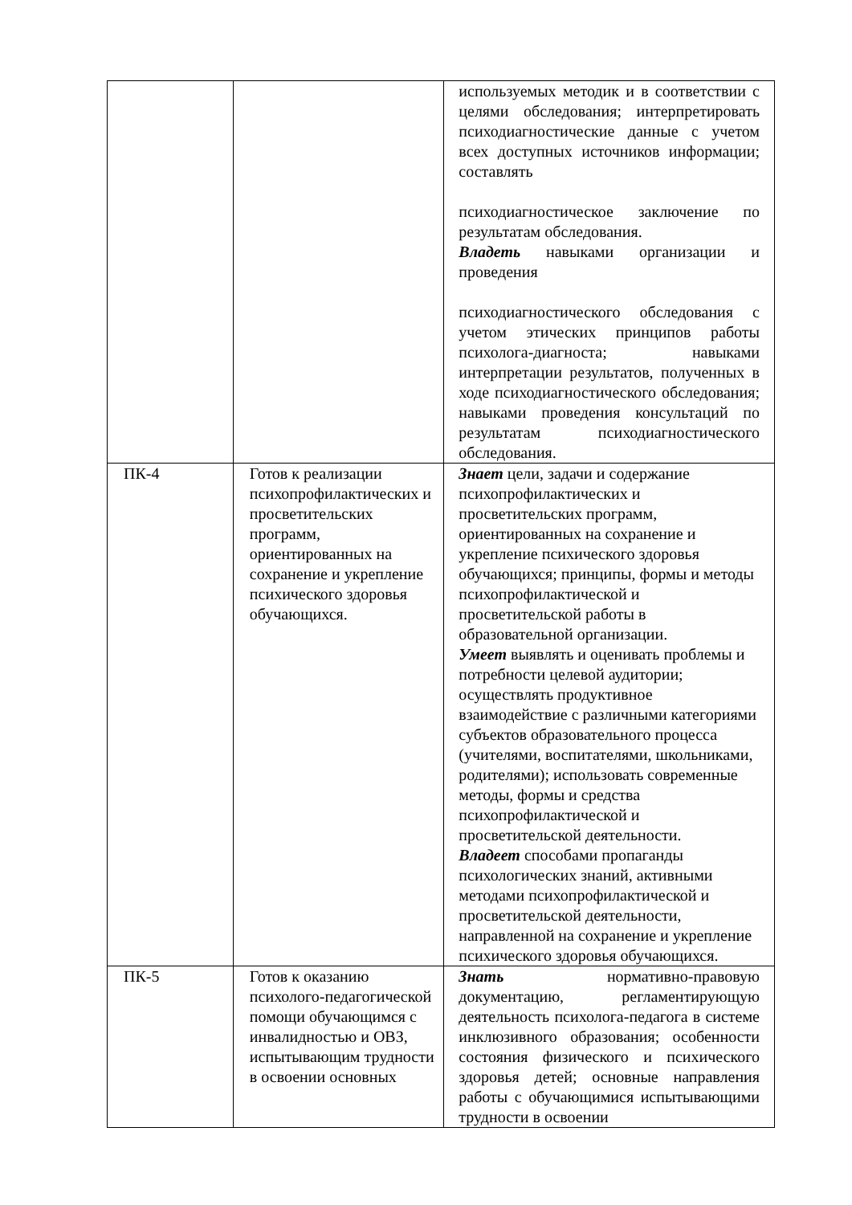| | | используемых методик и в соответствии с целями обследования; интерпретировать психодиагностические данные с учетом всех доступных источников информации; составлять психодиагностическое заключение по результатам обследования. Владеть навыками организации и проведения психодиагностического обследования с учетом этических принципов работы психолога-диагноста; навыками интерпретации результатов, полученных в ходе психодиагностического обследования; навыками проведения консультаций по результатам психодиагностического обследования. |
| ПК-4 | Готов к реализации психопрофилактических и просветительских программ, ориентированных на сохранение и укрепление психического здоровья обучающихся. | Знает цели, задачи и содержание психопрофилактических и просветительских программ, ориентированных на сохранение и укрепление психического здоровья обучающихся; принципы, формы и методы психопрофилактической и просветительской работы в образовательной организации. Умеет выявлять и оценивать проблемы и потребности целевой аудитории; осуществлять продуктивное взаимодействие с различными категориями субъектов образовательного процесса (учителями, воспитателями, школьниками, родителями); использовать современные методы, формы и средства психопрофилактической и просветительской деятельности. Владеет способами пропаганды психологических знаний, активными методами психопрофилактической и просветительской деятельности, направленной на сохранение и укрепление психического здоровья обучающихся. |
| ПК-5 | Готов к оказанию психолого-педагогической помощи обучающимся с инвалидностью и ОВЗ, испытывающим трудности в освоении основных | Знать нормативно-правовую документацию, регламентирующую деятельность психолога-педагога в системе инклюзивного образования; особенности состояния физического и психического здоровья детей; основные направления работы с обучающимися испытывающими трудности в освоении |